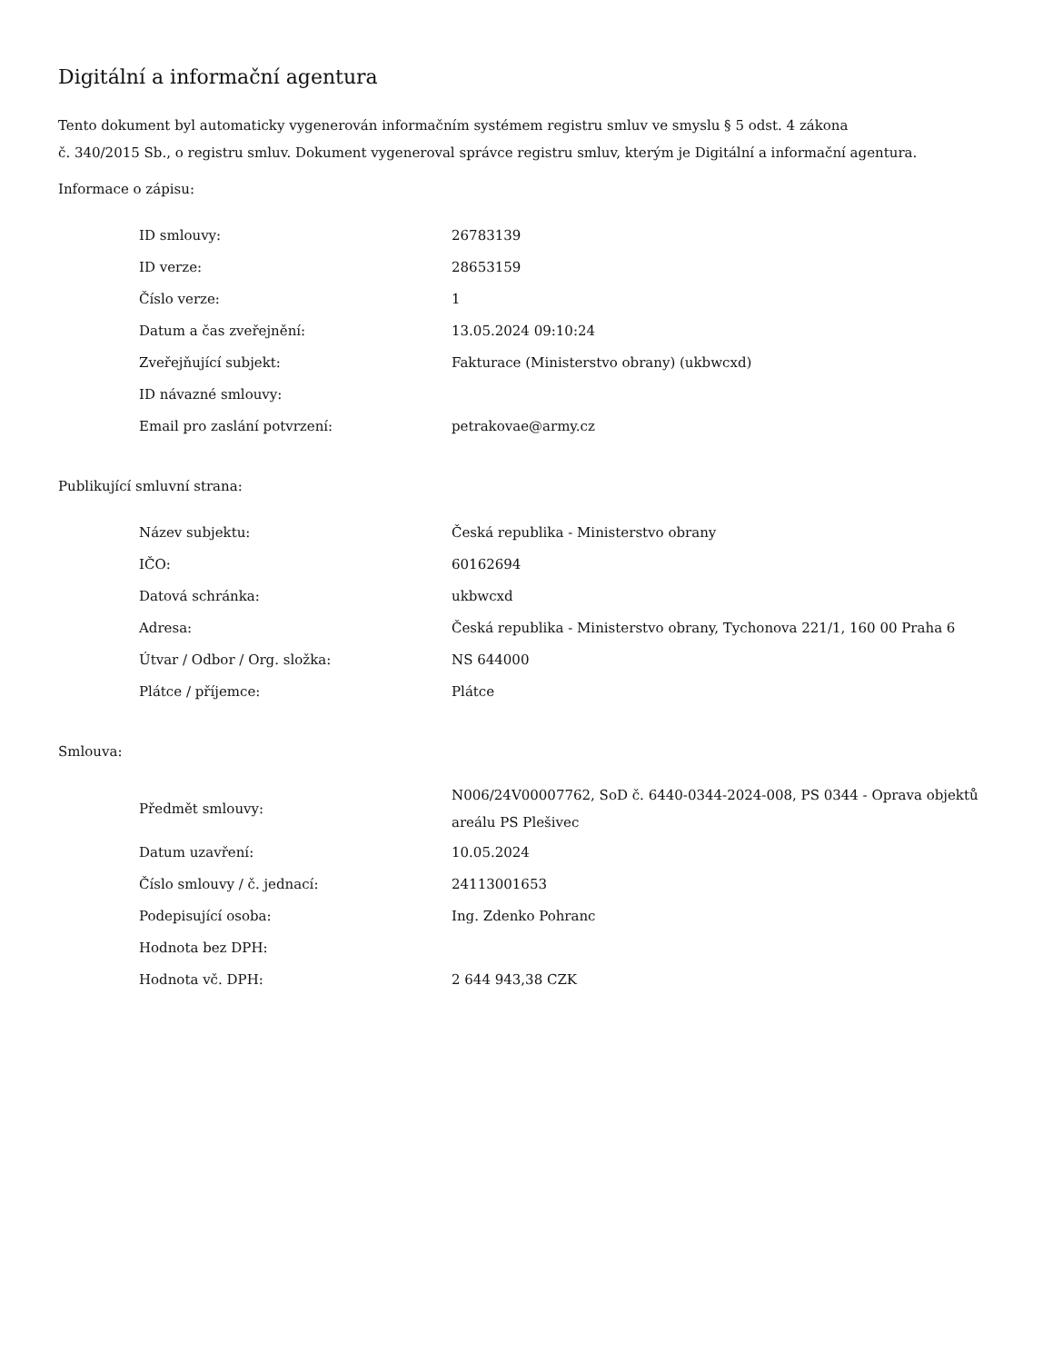Digitální a informační agentura
Tento dokument byl automaticky vygenerován informačním systémem registru smluv ve smyslu § 5 odst. 4 zákona
č. 340/2015 Sb., o registru smluv. Dokument vygeneroval správce registru smluv, kterým je Digitální a informační agentura.
Informace o zápisu:
| ID smlouvy: | 26783139 |
| ID verze: | 28653159 |
| Číslo verze: | 1 |
| Datum a čas zveřejnění: | 13.05.2024 09:10:24 |
| Zveřejňující subjekt: | Fakturace (Ministerstvo obrany) (ukbwcxd) |
| ID návazné smlouvy: | |
| Email pro zaslání potvrzení: | petrakovae@army.cz |
Publikující smluvní strana:
| Název subjektu: | Česká republika - Ministerstvo obrany |
| IČO: | 60162694 |
| Datová schránka: | ukbwcxd |
| Adresa: | Česká republika - Ministerstvo obrany, Tychonova 221/1, 160 00 Praha 6 |
| Útvar / Odbor / Org. složka: | NS 644000 |
| Plátce / příjemce: | Plátce |
Smlouva:
| Předmět smlouvy: | N006/24V00007762, SoD č. 6440-0344-2024-008, PS 0344 - Oprava objektů areálu PS Plešivec |
| Datum uzavření: | 10.05.2024 |
| Číslo smlouvy / č. jednací: | 24113001653 |
| Podepisující osoba: | Ing. Zdenko Pohranc |
| Hodnota bez DPH: | |
| Hodnota vč. DPH: | 2 644 943,38 CZK |